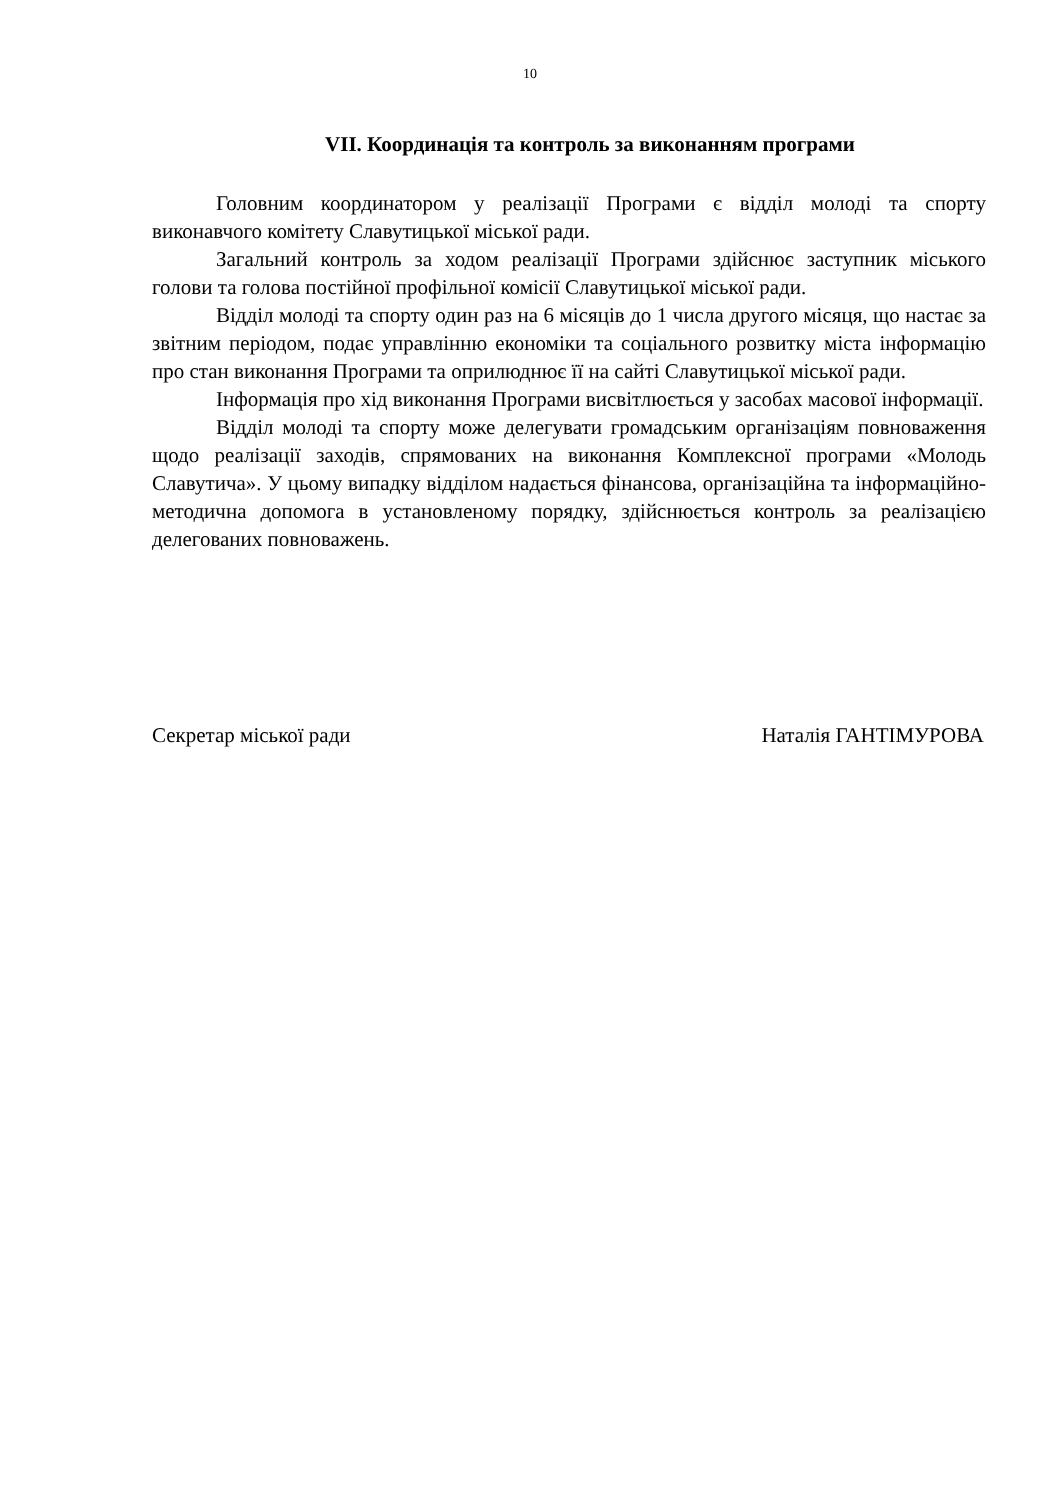10
VII. Координація та контроль за виконанням програми
Головним координатором у реалізації Програми є відділ молоді та спорту виконавчого комітету Славутицької міської ради.
Загальний контроль за ходом реалізації Програми здійснює заступник міського голови та голова постійної профільної комісії Славутицької міської ради.
Відділ молоді та спорту один раз на 6 місяців до 1 числа другого місяця, що настає за звітним періодом, подає управлінню економіки та соціального розвитку міста інформацію про стан виконання Програми та оприлюднює її на сайті Славутицької міської ради.
Інформація про хід виконання Програми висвітлюється у засобах масової інформації.
Відділ молоді та спорту може делегувати громадським організаціям повноваження щодо реалізації заходів, спрямованих на виконання Комплексної програми «Молодь Славутича». У цьому випадку відділом надається фінансова, організаційна та інформаційно-методична допомога в установленому порядку, здійснюється контроль за реалізацією делегованих повноважень.
Секретар міської ради Наталія ГАНТІМУРОВА